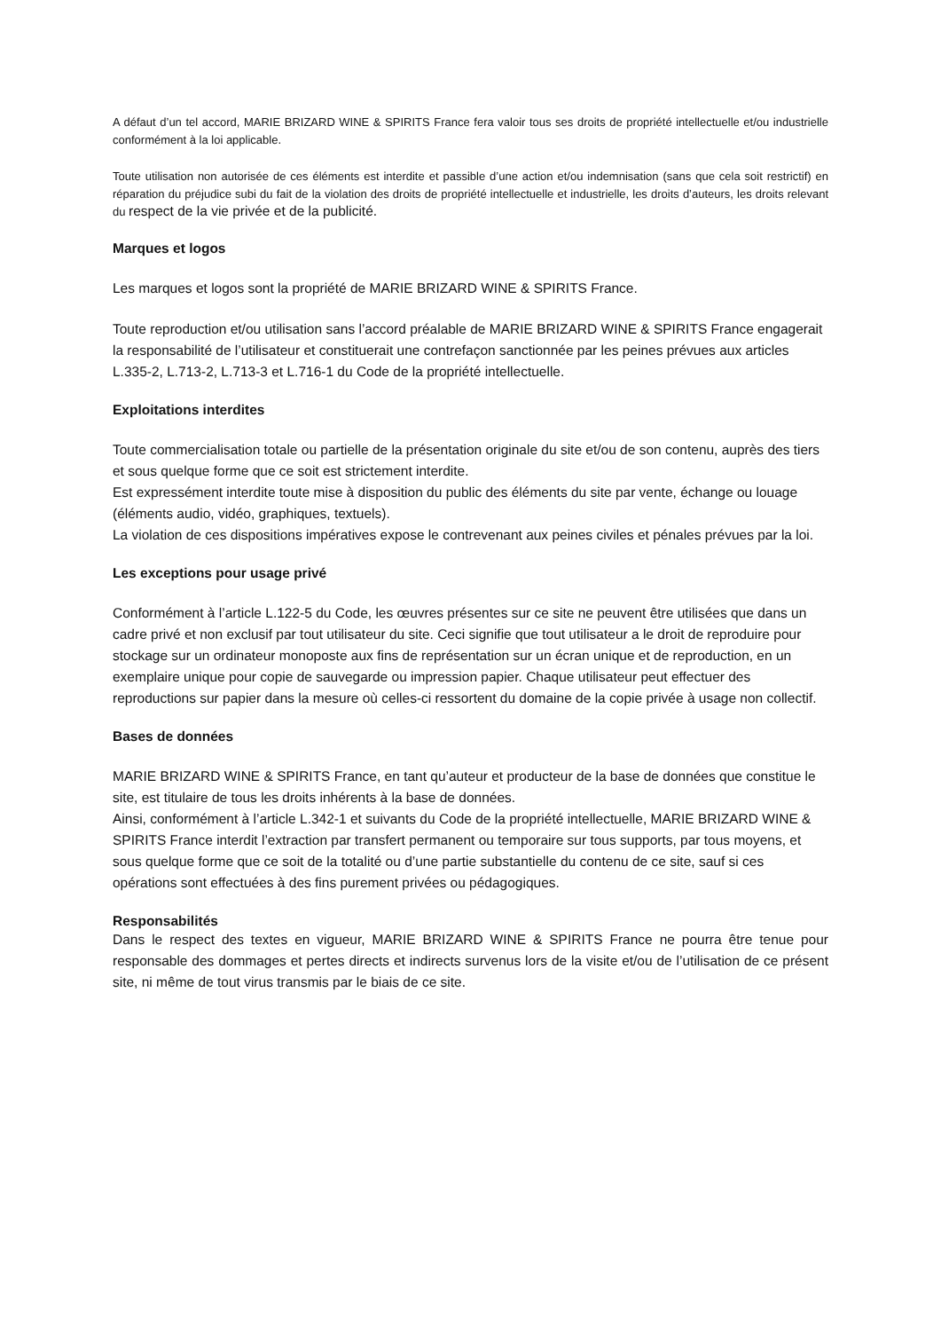A défaut d’un tel accord, MARIE BRIZARD WINE & SPIRITS France fera valoir tous ses droits de propriété intellectuelle et/ou industrielle conformément à la loi applicable.
Toute utilisation non autorisée de ces éléments est interdite et passible d’une action et/ou indemnisation (sans que cela soit restrictif) en réparation du préjudice subi du fait de la violation des droits de propriété intellectuelle et industrielle, les droits d’auteurs, les droits relevant du respect de la vie privée et de la publicité.
Marques et logos
Les marques et logos sont la propriété de MARIE BRIZARD WINE & SPIRITS France.
Toute reproduction et/ou utilisation sans l’accord préalable de MARIE BRIZARD WINE & SPIRITS France engagerait la responsabilité de l’utilisateur et constituerait une contrefaçon sanctionnée par les peines prévues aux articles L.335-2, L.713-2, L.713-3 et L.716-1 du Code de la propriété intellectuelle.
Exploitations interdites
Toute commercialisation totale ou partielle de la présentation originale du site et/ou de son contenu, auprès des tiers et sous quelque forme que ce soit est strictement interdite.
Est expressément interdite toute mise à disposition du public des éléments du site par vente, échange ou louage (éléments audio, vidéo, graphiques, textuels).
La violation de ces dispositions impératives expose le contrevenant aux peines civiles et pénales prévues par la loi.
Les exceptions pour usage privé
Conformément à l’article L.122-5 du Code, les œuvres présentes sur ce site ne peuvent être utilisées que dans un cadre privé et non exclusif par tout utilisateur du site. Ceci signifie que tout utilisateur a le droit de reproduire pour stockage sur un ordinateur monoposte aux fins de représentation sur un écran unique et de reproduction, en un exemplaire unique pour copie de sauvegarde ou impression papier. Chaque utilisateur peut effectuer des reproductions sur papier dans la mesure où celles-ci ressortent du domaine de la copie privée à usage non collectif.
Bases de données
MARIE BRIZARD WINE & SPIRITS France, en tant qu’auteur et producteur de la base de données que constitue le site, est titulaire de tous les droits inhérents à la base de données.
Ainsi, conformément à l’article L.342-1 et suivants du Code de la propriété intellectuelle, MARIE BRIZARD WINE & SPIRITS France interdit l’extraction par transfert permanent ou temporaire sur tous supports, par tous moyens, et sous quelque forme que ce soit de la totalité ou d’une partie substantielle du contenu de ce site, sauf si ces opérations sont effectuées à des fins purement privées ou pédagogiques.
Responsabilités
Dans le respect des textes en vigueur, MARIE BRIZARD WINE & SPIRITS France ne pourra être tenue pour responsable des dommages et pertes directs et indirects survenus lors de la visite et/ou de l’utilisation de ce présent site, ni même de tout virus transmis par le biais de ce site.